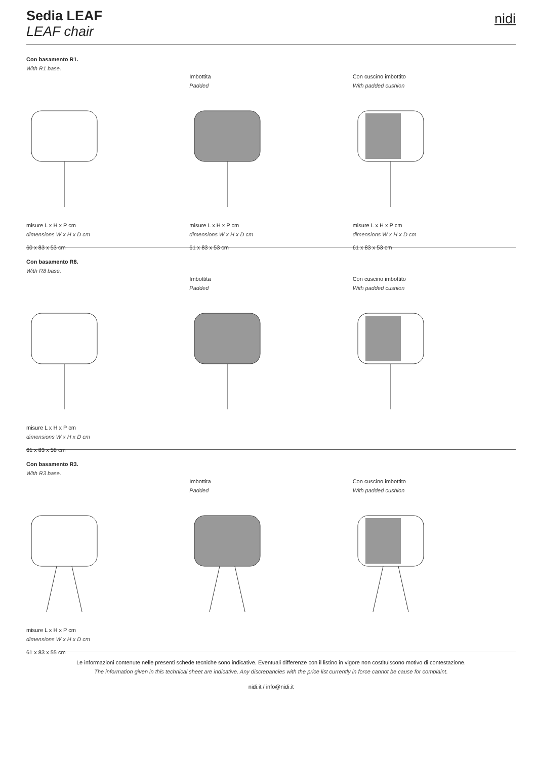Sedia LEAF
LEAF chair
nidi
Con basamento R1.
With R1 base.
misure L x H x P cm
dimensions W x H x D cm
60 x 83 x 53 cm
Imbottita
Padded
misure L x H x P cm
dimensions W x H x D cm
61 x 83 x 53 cm
Con cuscino imbottito
With padded cushion
misure L x H x P cm
dimensions W x H x D cm
61 x 83 x 53 cm
Con basamento R8.
With R8 base.
misure L x H x P cm
dimensions W x H x D cm
61 x 83 x 58 cm
Imbottita
Padded
Con cuscino imbottito
With padded cushion
Con basamento R3.
With R3 base.
misure L x H x P cm
dimensions W x H x D cm
61 x 83 x 55 cm
Imbottita
Padded
Con cuscino imbottito
With padded cushion
Le informazioni contenute nelle presenti schede tecniche sono indicative. Eventuali differenze con il listino in vigore non costituiscono motivo di contestazione.
The information given in this technical sheet are indicative. Any discrepancies with the price list currently in force cannot be cause for complaint.
nidi.it / info@nidi.it